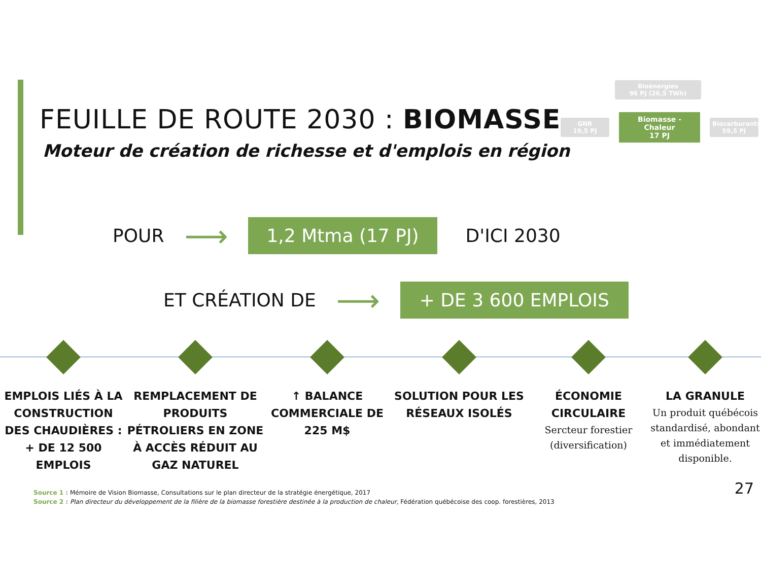FEUILLE DE ROUTE 2030 : BIOMASSE
Moteur de création de richesse et d'emplois en région
Bioénergies
96 PJ (26,5 TWh)
GNR
19,5 PJ
Biomasse - Chaleur
17 PJ
Biocarburants
59,5 PJ
POUR ⟶ 1,2 Mtma (17 PJ) D'ICI 2030
ET CRÉATION DE ⟶ + DE 3 600 EMPLOIS
EMPLOIS LIÉS À LA CONSTRUCTION DES CHAUDIÈRES : + DE 12 500 EMPLOIS
REMPLACEMENT DE PRODUITS PÉTROLIERS EN ZONE À ACCÈS RÉDUIT AU GAZ NATUREL
↑ BALANCE COMMERCIALE DE 225 M$
SOLUTION POUR LES RÉSEAUX ISOLÉS
ÉCONOMIE CIRCULAIRE
Sercteur forestier (diversification)
LA GRANULE
Un produit québécois standardisé, abondant et immédiatement disponible.
Source 1 : Mémoire de Vision Biomasse, Consultations sur le plan directeur de la stratégie énergétique, 2017
Source 2 : Plan directeur du développement de la filière de la biomasse forestière destinée à la production de chaleur, Fédération québécoise des coop. forestières, 2013
27